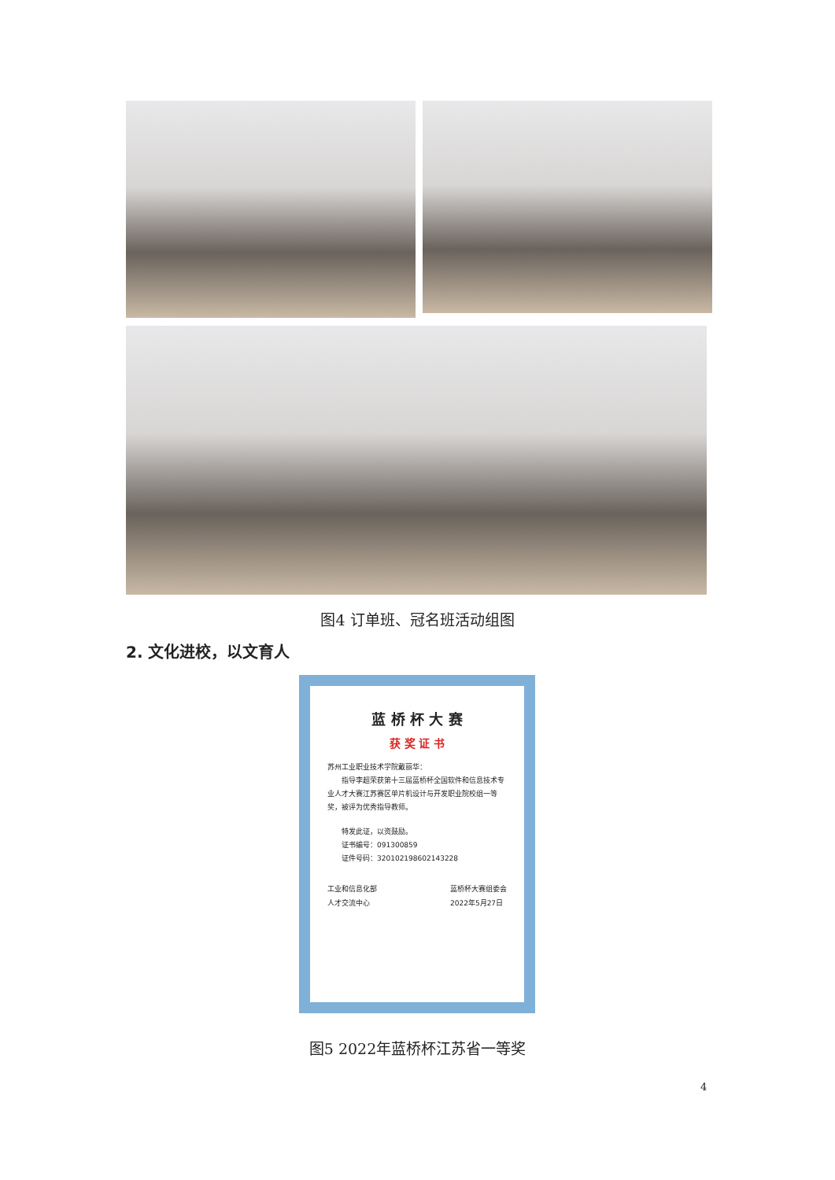图4 订单班、冠名班活动组图
2. 文化进校，以文育人
蓝 桥 杯 大 赛
获 奖 证 书
苏州工业职业技术学院戴丽华：
指导李超荣获第十三届蓝桥杯全国软件和信息技术专业人才大赛江苏赛区单片机设计与开发职业院校组一等奖，被评为优秀指导教师。
特发此证，以资鼓励。
证书编号：091300859
证件号码：320102198602143228
工业和信息化部
人才交流中心 蓝桥杯大赛组委会
2022年5月27日
图5 2022年蓝桥杯江苏省一等奖
4